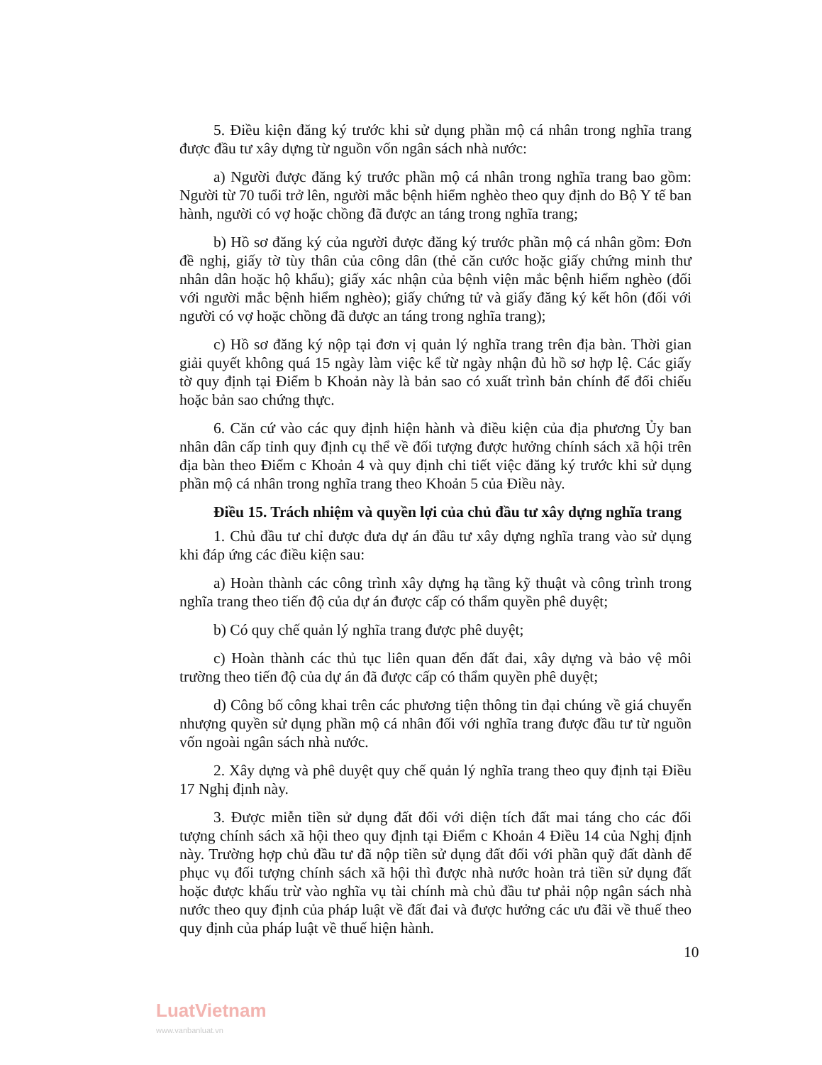5. Điều kiện đăng ký trước khi sử dụng phần mộ cá nhân trong nghĩa trang được đầu tư xây dựng từ nguồn vốn ngân sách nhà nước:
a) Người được đăng ký trước phần mộ cá nhân trong nghĩa trang bao gồm: Người từ 70 tuổi trở lên, người mắc bệnh hiểm nghèo theo quy định do Bộ Y tế ban hành, người có vợ hoặc chồng đã được an táng trong nghĩa trang;
b) Hồ sơ đăng ký của người được đăng ký trước phần mộ cá nhân gồm: Đơn đề nghị, giấy tờ tùy thân của công dân (thẻ căn cước hoặc giấy chứng minh thư nhân dân hoặc hộ khẩu); giấy xác nhận của bệnh viện mắc bệnh hiểm nghèo (đối với người mắc bệnh hiểm nghèo); giấy chứng tử và giấy đăng ký kết hôn (đối với người có vợ hoặc chồng đã được an táng trong nghĩa trang);
c) Hồ sơ đăng ký nộp tại đơn vị quản lý nghĩa trang trên địa bàn. Thời gian giải quyết không quá 15 ngày làm việc kể từ ngày nhận đủ hồ sơ hợp lệ. Các giấy tờ quy định tại Điểm b Khoản này là bản sao có xuất trình bản chính để đối chiếu hoặc bản sao chứng thực.
6. Căn cứ vào các quy định hiện hành và điều kiện của địa phương Ủy ban nhân dân cấp tỉnh quy định cụ thể về đối tượng được hưởng chính sách xã hội trên địa bàn theo Điểm c Khoản 4 và quy định chi tiết việc đăng ký trước khi sử dụng phần mộ cá nhân trong nghĩa trang theo Khoản 5 của Điều này.
Điều 15. Trách nhiệm và quyền lợi của chủ đầu tư xây dựng nghĩa trang
1. Chủ đầu tư chỉ được đưa dự án đầu tư xây dựng nghĩa trang vào sử dụng khi đáp ứng các điều kiện sau:
a) Hoàn thành các công trình xây dựng hạ tầng kỹ thuật và công trình trong nghĩa trang theo tiến độ của dự án được cấp có thẩm quyền phê duyệt;
b) Có quy chế quản lý nghĩa trang được phê duyệt;
c) Hoàn thành các thủ tục liên quan đến đất đai, xây dựng và bảo vệ môi trường theo tiến độ của dự án đã được cấp có thẩm quyền phê duyệt;
d) Công bố công khai trên các phương tiện thông tin đại chúng về giá chuyển nhượng quyền sử dụng phần mộ cá nhân đối với nghĩa trang được đầu tư từ nguồn vốn ngoài ngân sách nhà nước.
2. Xây dựng và phê duyệt quy chế quản lý nghĩa trang theo quy định tại Điều 17 Nghị định này.
3. Được miễn tiền sử dụng đất đối với diện tích đất mai táng cho các đối tượng chính sách xã hội theo quy định tại Điểm c Khoản 4 Điều 14 của Nghị định này. Trường hợp chủ đầu tư đã nộp tiền sử dụng đất đối với phần quỹ đất dành để phục vụ đối tượng chính sách xã hội thì được nhà nước hoàn trả tiền sử dụng đất hoặc được khấu trừ vào nghĩa vụ tài chính mà chủ đầu tư phải nộp ngân sách nhà nước theo quy định của pháp luật về đất đai và được hưởng các ưu đãi về thuế theo quy định của pháp luật về thuế hiện hành.
10
LuatVietnam
www.vanbanluat.vn